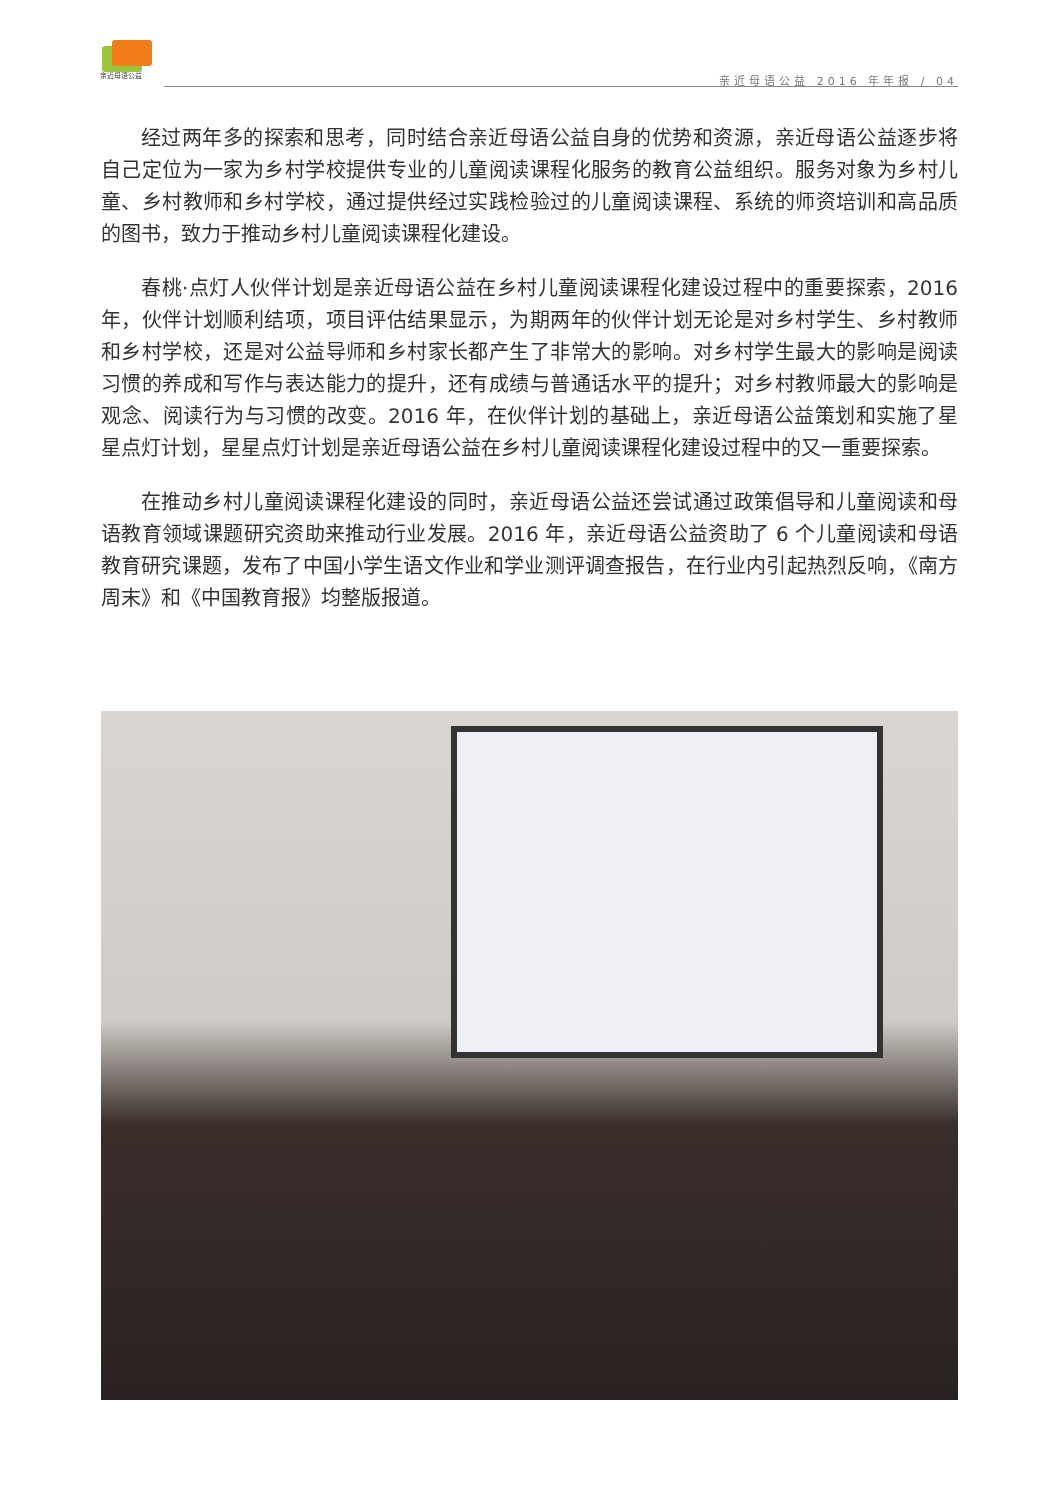亲近母语公益
亲近母语公益 2016 年年报 / 04
经过两年多的探索和思考，同时结合亲近母语公益自身的优势和资源，亲近母语公益逐步将自己定位为一家为乡村学校提供专业的儿童阅读课程化服务的教育公益组织。服务对象为乡村儿童、乡村教师和乡村学校，通过提供经过实践检验过的儿童阅读课程、系统的师资培训和高品质的图书，致力于推动乡村儿童阅读课程化建设。
春桃·点灯人伙伴计划是亲近母语公益在乡村儿童阅读课程化建设过程中的重要探索，2016 年，伙伴计划顺利结项，项目评估结果显示，为期两年的伙伴计划无论是对乡村学生、乡村教师和乡村学校，还是对公益导师和乡村家长都产生了非常大的影响。对乡村学生最大的影响是阅读习惯的养成和写作与表达能力的提升，还有成绩与普通话水平的提升；对乡村教师最大的影响是观念、阅读行为与习惯的改变。2016 年，在伙伴计划的基础上，亲近母语公益策划和实施了星星点灯计划，星星点灯计划是亲近母语公益在乡村儿童阅读课程化建设过程中的又一重要探索。
在推动乡村儿童阅读课程化建设的同时，亲近母语公益还尝试通过政策倡导和儿童阅读和母语教育领域课题研究资助来推动行业发展。2016 年，亲近母语公益资助了 6 个儿童阅读和母语教育研究课题，发布了中国小学生语文作业和学业测评调查报告，在行业内引起热烈反响，《南方周末》和《中国教育报》均整版报道。